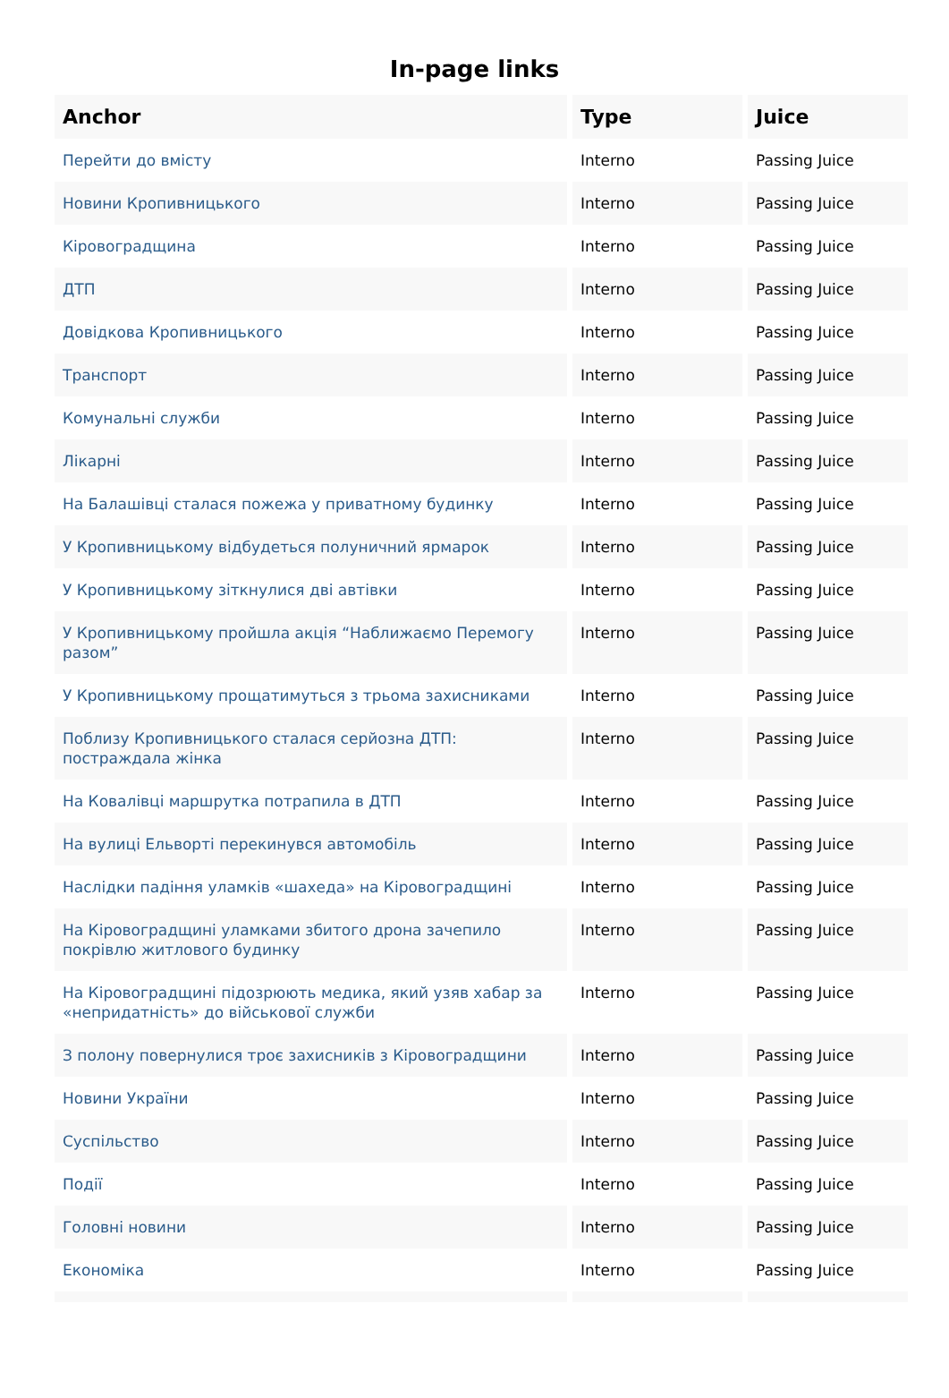In-page links
| Anchor | Type | Juice |
| --- | --- | --- |
| Перейти до вмісту | Interno | Passing Juice |
| Новини Кропивницького | Interno | Passing Juice |
| Кіровоградщина | Interno | Passing Juice |
| ДТП | Interno | Passing Juice |
| Довідкова Кропивницького | Interno | Passing Juice |
| Транспорт | Interno | Passing Juice |
| Комунальні служби | Interno | Passing Juice |
| Лікарні | Interno | Passing Juice |
| На Балашівці сталася пожежа у приватному будинку | Interno | Passing Juice |
| У Кропивницькому відбудеться полуничний ярмарок | Interno | Passing Juice |
| У Кропивницькому зіткнулися дві автівки | Interno | Passing Juice |
| У Кропивницькому пройшла акція “Наближаємо Перемогу разом” | Interno | Passing Juice |
| У Кропивницькому прощатимуться з трьома захисниками | Interno | Passing Juice |
| Поблизу Кропивницького сталася серйозна ДТП: постраждала жінка | Interno | Passing Juice |
| На Ковалівці маршрутка потрапила в ДТП | Interno | Passing Juice |
| На вулиці Ельворті перекинувся автомобіль | Interno | Passing Juice |
| Наслідки падіння уламків «шахеда» на Кіровоградщині | Interno | Passing Juice |
| На Кіровоградщині уламками збитого дрона зачепило покрівлю житлового будинку | Interno | Passing Juice |
| На Кіровоградщині підозрюють медика, який узяв хабар за «непридатність» до військової служби | Interno | Passing Juice |
| З полону повернулися троє захисників з Кіровоградщини | Interno | Passing Juice |
| Новини України | Interno | Passing Juice |
| Суспільство | Interno | Passing Juice |
| Події | Interno | Passing Juice |
| Головні новини | Interno | Passing Juice |
| Економіка | Interno | Passing Juice |